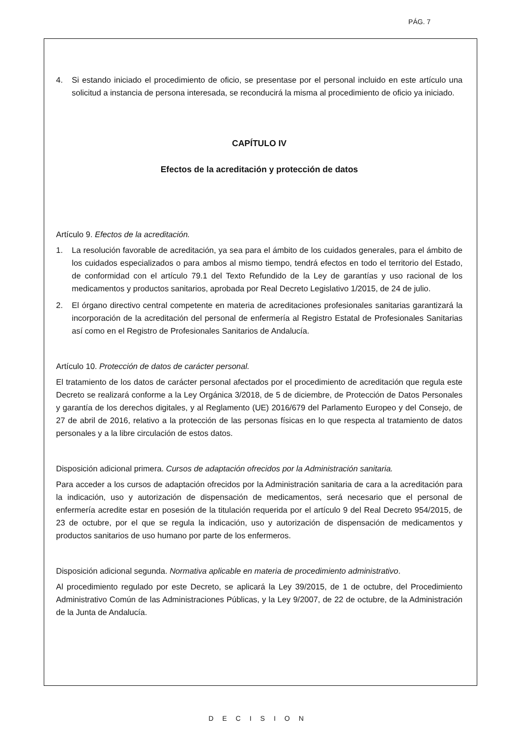PÁG. 7
4. Si estando iniciado el procedimiento de oficio, se presentase por el personal incluido en este artículo una solicitud a instancia de persona interesada, se reconducirá la misma al procedimiento de oficio ya iniciado.
CAPÍTULO IV
Efectos de la acreditación y protección de datos
Artículo 9. Efectos de la acreditación.
1. La resolución favorable de acreditación, ya sea para el ámbito de los cuidados generales, para el ámbito de los cuidados especializados o para ambos al mismo tiempo, tendrá efectos en todo el territorio del Estado, de conformidad con el artículo 79.1 del Texto Refundido de la Ley de garantías y uso racional de los medicamentos y productos sanitarios, aprobada por Real Decreto Legislativo 1/2015, de 24 de julio.
2. El órgano directivo central competente en materia de acreditaciones profesionales sanitarias garantizará la incorporación de la acreditación del personal de enfermería al Registro Estatal de Profesionales Sanitarias así como en el Registro de Profesionales Sanitarios de Andalucía.
Artículo 10. Protección de datos de carácter personal.
El tratamiento de los datos de carácter personal afectados por el procedimiento de acreditación que regula este Decreto se realizará conforme a la Ley Orgánica 3/2018, de 5 de diciembre, de Protección de Datos Personales y garantía de los derechos digitales, y al Reglamento (UE) 2016/679 del Parlamento Europeo y del Consejo, de 27 de abril de 2016, relativo a la protección de las personas físicas en lo que respecta al tratamiento de datos personales y a la libre circulación de estos datos.
Disposición adicional primera. Cursos de adaptación ofrecidos por la Administración sanitaria.
Para acceder a los cursos de adaptación ofrecidos por la Administración sanitaria de cara a la acreditación para la indicación, uso y autorización de dispensación de medicamentos, será necesario que el personal de enfermería acredite estar en posesión de la titulación requerida por el artículo 9 del Real Decreto 954/2015, de 23 de octubre, por el que se regula la indicación, uso y autorización de dispensación de medicamentos y productos sanitarios de uso humano por parte de los enfermeros.
Disposición adicional segunda. Normativa aplicable en materia de procedimiento administrativo.
Al procedimiento regulado por este Decreto, se aplicará la Ley 39/2015, de 1 de octubre, del Procedimiento Administrativo Común de las Administraciones Públicas, y la Ley 9/2007, de 22 de octubre, de la Administración de la Junta de Andalucía.
DECISION